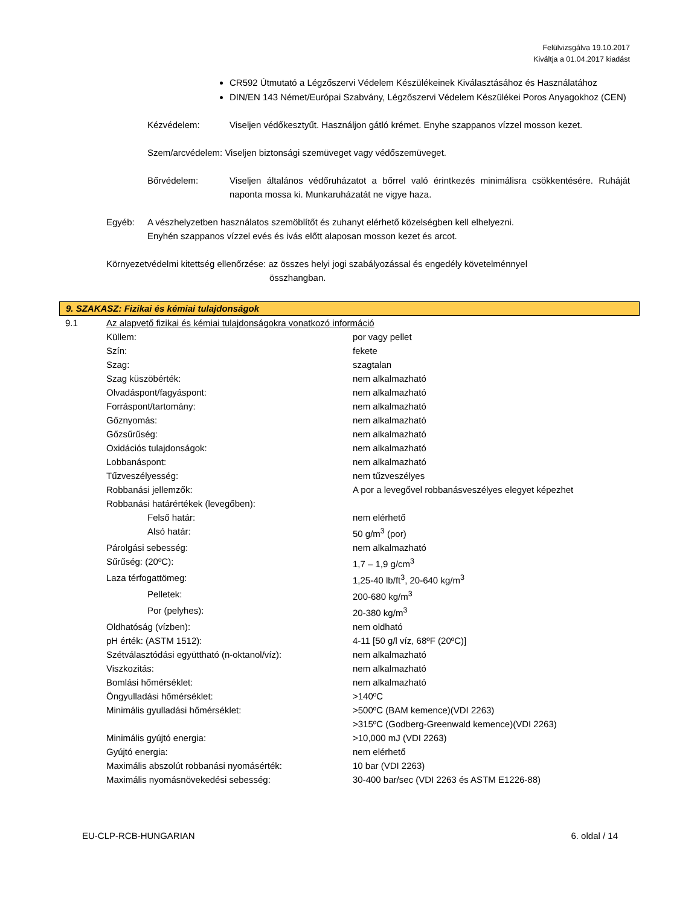Felülvizsgálva 19.10.2017
Kiváltja a 01.04.2017 kiadást
CR592 Útmutató a Légzőszervi Védelem Készülékeinek Kiválasztásához és Használatához
DIN/EN 143 Német/Európai Szabvány, Légzőszervi Védelem Készülékei Poros Anyagokhoz (CEN)
Kézvédelem: Viseljen védőkesztyűt. Használjon gátló krémet. Enyhe szappanos vízzel mosson kezet.
Szem/arcvédelem: Viseljen biztonsági szemüveget vagy védőszemüveget.
Bőrvédelem: Viseljen általános védőruházatot a bőrrel való érintkezés minimálisra csökkentésére. Ruháját naponta mossa ki. Munkaruházatát ne vigye haza.
Egyéb: A vészhelyzetben használatos szemöblítőt és zuhanyt elérhető közelségben kell elhelyezni.
Enyhén szappanos vízzel evés és ivás előtt alaposan mosson kezet és arcot.
Környezetvédelmi kitettség ellenőrzése: az összes helyi jogi szabályozással és engedély követelménnyel
összhangban.
9. SZAKASZ: Fizikai és kémiai tulajdonságok
| 9.1 | Az alapvető fizikai és kémiai tulajdonságokra vonatkozó információ | |
| | Küllem: | por vagy pellet |
| | Szín: | fekete |
| | Szag: | szagtalan |
| | Szag küszöbérték: | nem alkalmazható |
| | Olvadáspont/fagyáspont: | nem alkalmazható |
| | Forráspont/tartomány: | nem alkalmazható |
| | Gőznyomás: | nem alkalmazható |
| | Gőzsűrűség: | nem alkalmazható |
| | Oxidációs tulajdonságok: | nem alkalmazható |
| | Lobbanáspont: | nem alkalmazható |
| | Tűzveszélyesség: | nem tűzveszélyes |
| | Robbanási jellemzők: | A por a levegővel robbanásveszélyes elegyet képezhet |
| | Robbanási határértékek (levegőben): | |
| | Felső határ: | nem elérhető |
| | Alsó határ: | 50 g/m<sup>3</sup> (por) |
| | Párolgási sebesség: | nem alkalmazható |
| | Sűrűség: (20ºC): | 1,7 – 1,9 g/cm<sup>3</sup> |
| | Laza térfogattömeg: | 1,25-40 lb/ft<sup>3</sup>, 20-640 kg/m<sup>3</sup> |
| | Pelletek: | 200-680 kg/m<sup>3</sup> |
| | Por (pelyhes): | 20-380 kg/m<sup>3</sup> |
| | Oldhatóság (vízben): | nem oldható |
| | pH érték: (ASTM 1512): | 4-11 [50 g/l víz, 68ºF (20ºC)] |
| | Szétválasztódási együttható (n-oktanol/víz): | nem alkalmazható |
| | Viszkozitás: | nem alkalmazható |
| | Bomlási hőmérséklet: | nem alkalmazható |
| | Öngyulladási hőmérséklet: | >140ºC |
| | Minimális gyulladási hőmérséklet: | >500ºC (BAM kemence)(VDI 2263) >315ºC (Godberg-Greenwald kemence)(VDI 2263) |
| | Minimális gyújtó energia: | >10,000 mJ (VDI 2263) |
| | Gyújtó energia: | nem elérhető |
| | Maximális abszolút robbanási nyomásérték: | 10 bar (VDI 2263) |
| | Maximális nyomásnövekedési sebesség: | 30-400 bar/sec (VDI 2263 és ASTM E1226-88) |
EU-CLP-RCB-HUNGARIAN 6. oldal / 14